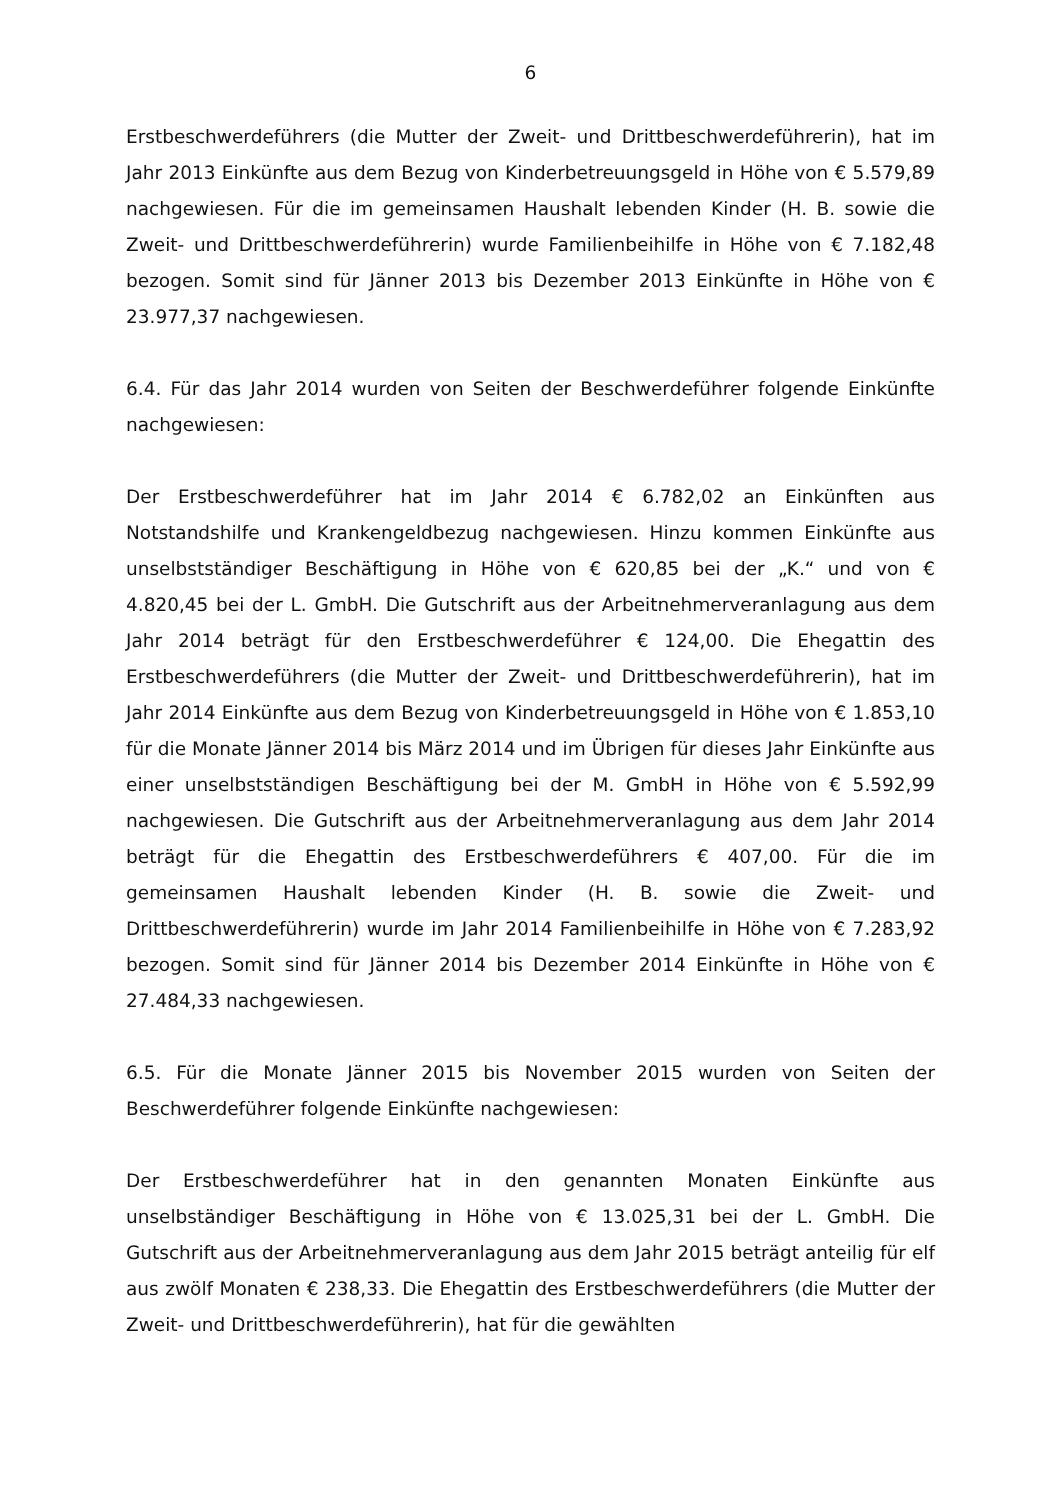6
Erstbeschwerdeführers (die Mutter der Zweit- und Drittbeschwerdeführerin), hat im Jahr 2013 Einkünfte aus dem Bezug von Kinderbetreuungsgeld in Höhe von € 5.579,89 nachgewiesen. Für die im gemeinsamen Haushalt lebenden Kinder (H. B. sowie die Zweit- und Drittbeschwerdeführerin) wurde Familienbeihilfe in Höhe von € 7.182,48 bezogen. Somit sind für Jänner 2013 bis Dezember 2013 Einkünfte in Höhe von € 23.977,37 nachgewiesen.
6.4. Für das Jahr 2014 wurden von Seiten der Beschwerdeführer folgende Einkünfte nachgewiesen:
Der Erstbeschwerdeführer hat im Jahr 2014 € 6.782,02 an Einkünften aus Notstandshilfe und Krankengeldbezug nachgewiesen. Hinzu kommen Einkünfte aus unselbstständiger Beschäftigung in Höhe von € 620,85 bei der „K.“ und von € 4.820,45 bei der L. GmbH. Die Gutschrift aus der Arbeitnehmerveranlagung aus dem Jahr 2014 beträgt für den Erstbeschwerdeführer € 124,00. Die Ehegattin des Erstbeschwerdeführers (die Mutter der Zweit- und Drittbeschwerdeführerin), hat im Jahr 2014 Einkünfte aus dem Bezug von Kinderbetreuungsgeld in Höhe von € 1.853,10 für die Monate Jänner 2014 bis März 2014 und im Übrigen für dieses Jahr Einkünfte aus einer unselbstständigen Beschäftigung bei der M. GmbH in Höhe von € 5.592,99 nachgewiesen. Die Gutschrift aus der Arbeitnehmerveranlagung aus dem Jahr 2014 beträgt für die Ehegattin des Erstbeschwerdeführers € 407,00. Für die im gemeinsamen Haushalt lebenden Kinder (H. B. sowie die Zweit- und Drittbeschwerdeführerin) wurde im Jahr 2014 Familienbeihilfe in Höhe von € 7.283,92 bezogen. Somit sind für Jänner 2014 bis Dezember 2014 Einkünfte in Höhe von € 27.484,33 nachgewiesen.
6.5. Für die Monate Jänner 2015 bis November 2015 wurden von Seiten der Beschwerdeführer folgende Einkünfte nachgewiesen:
Der Erstbeschwerdeführer hat in den genannten Monaten Einkünfte aus unselbständiger Beschäftigung in Höhe von € 13.025,31 bei der L. GmbH. Die Gutschrift aus der Arbeitnehmerveranlagung aus dem Jahr 2015 beträgt anteilig für elf aus zwölf Monaten € 238,33. Die Ehegattin des Erstbeschwerdeführers (die Mutter der Zweit- und Drittbeschwerdeführerin), hat für die gewählten